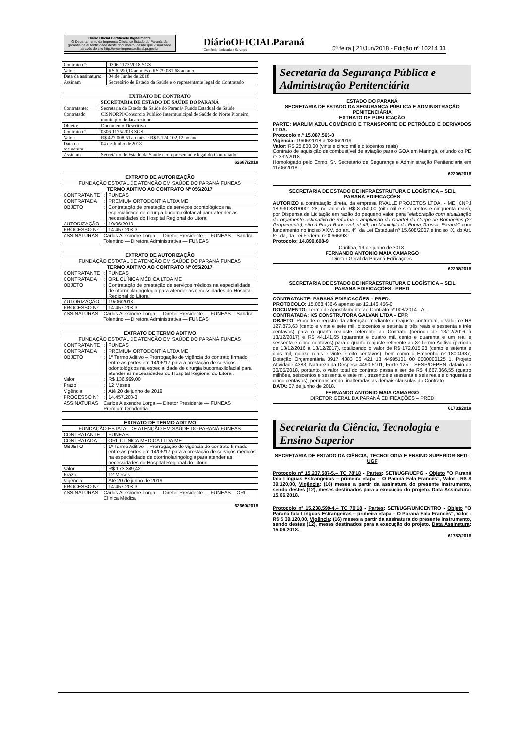Diário Oficial Certificado Digitalmente
O Departamento da Imprensa Oficial do Estado do Paraná, da garantia de autenticidade deste documento, desde que visualizado através do site http://www.imprensaoficial.pr.gov.br
DiárioOFICIALParaná
Comércio, Indústria e Serviços
5ª feira | 21/Jun/2018 - Edição nº 10214 11
| Contrato nº: | 0306.1173/2018 SGS |
| Valor: | R$ 6.590,14 ao mês e R$ 79.081,68 ao ano. |
| Data da assinatura: | 04 de Junho de 2018 |
| Assinam | Secretário de Estado da Saúde e o representante legal do Contratado |
| EXTRATO DE CONTRATO | |
| --- | --- |
| SECRETARIA DE ESTADO DE SAÚDE DO PARANÁ | |
| Contratante: | Secretaria de Estado da Saúde do Paraná/ Fundo Estadual de Saúde |
| Contratado | CISNORPI/Consorcio Publico Intermunicipal de Saúde do Norte Pioneiro, município de Jacarezinho |
| Objeto: | Documento Descritivo |
| Contrato nº | 0306 1175/2018 SGS |
| Valor: | R$ 427.008,51 ao mês e R$ 5.124.102,12 ao ano |
| Data da assinatura: | 04 de Junho de 2018 |
| Assinam | Secretário de Estado da Saúde e o representante legal do Contratado |
62687/2018
| EXTRATO DE AUTORIZAÇÃO | | |
| --- | --- | --- |
| FUNDAÇÃO ESTATAL DE ATENÇÃO EM SAÚDE DO PARANÁ FUNEAS | | |
| TERMO ADITIVO AO CONTRATO Nº 056/2017 | | |
| CONTRATANTE | : | FUNEAS |
| CONTRATADA | : | PREMIUM ORTODONTIA LTDA ME |
| OBJETO | : | Contratação de prestação de serviços odontológicos na especialidade de cirurgia bucomaxilofacial para atender as necessidades do Hospital Regional do Litoral |
| AUTORIZAÇÃO | : | 19/06/2018 |
| PROCESSO Nº | : | 14.457.203-3 |
| ASSINATURAS | Carlos Alexandre Lorga — Diretor Presidente — FUNEAS Sandra Tolentino — Diretora Administrativa — FUNEAS | |
| EXTRATO DE AUTORIZAÇÃO | | |
| --- | --- | --- |
| FUNDAÇÃO ESTATAL DE ATENÇÃO EM SAÚDE DO PARANÁ FUNEAS | | |
| TERMO ADITIVO AO CONTRATO Nº 055/2017 | | |
| CONTRATANTE | : | FUNEAS |
| CONTRATADA | : | ORL CLÍNICA MÉDICA LTDA ME |
| OBJETO | : | Contratação de prestação de serviços médicos na especialidade de otorrinolaringologia para atender as necessidades do Hospital Regional do Litoral |
| AUTORIZAÇÃO | : | 19/06/2018 |
| PROCESSO Nº | : | 14.457.203-3 |
| ASSINATURAS | Carlos Alexandre Lorga — Diretor Presidente — FUNEAS Sandra Tolentino — Diretora Administrativa — FUNEAS | |
| EXTRATO DE TERMO ADITIVO | | |
| --- | --- | --- |
| FUNDAÇÃO ESTATAL DE ATENÇÃO EM SAÚDE DO PARANÁ FUNEAS | | |
| CONTRATANTE | : | FUNEAS |
| CONTRATADA | : | PREMIUM ORTODONTIA LTDA ME |
| OBJETO | : | 1º Termo Aditivo – Prorrogação de vigência do contrato firmado entre as partes em 14/06/17 para a prestação de serviços odontológicos na especialidade de cirurgia bucomaxilofacial para atender as necessidades do Hospital Regional do Litoral. |
| Valor | : | R$ 136.999,00 |
| Prazo | : | 12 Meses |
| Vigência | : | Até 20 de junho de 2019 |
| PROCESSO Nº | : | 14.457.203-3 |
| ASSINATURAS | Carlos Alexandre Lorga — Diretor Presidente — FUNEAS Premium Ortodontia | |
| EXTRATO DE TERMO ADITIVO | | |
| --- | --- | --- |
| FUNDAÇÃO ESTATAL DE ATENÇÃO EM SAÚDE DO PARANÁ FUNEAS | | |
| CONTRATANTE | : | FUNEAS |
| CONTRATADA | : | ORL CLÍNICA MÉDICA LTDA ME |
| OBJETO | : | 1º Termo Aditivo – Prorrogação de vigência do contrato firmado entre as partes em 14/06/17 para a prestação de serviços médicos na especialidade de otorrinolaringologia para atender as necessidades do Hospital Regional do Litoral. |
| Valor | : | R$ 173.349,42 |
| Prazo | : | 12 Meses |
| Vigência | : | Até 20 de junho de 2019 |
| PROCESSO Nº | : | 14.457.203-3 |
| ASSINATURAS | Carlos Alexandre Lorga — Diretor Presidente — FUNEAS ORL Clínica Médica | |
62660/2018
Secretaria da Segurança Pública e Administração Penitenciária
ESTADO DO PARANÁ
SECRETARIA DE ESTADO DA SEGURANÇA PÚBLICA E ADMINISTRAÇÃO PENITENCIÁRIA
EXTRATO DE PUBLICAÇÃO
PARTE: MARLIM AZUL COMÉRCIO E TRANSPORTE DE PETRÓLEO E DERIVADOS LTDA.
Protocolo n.º 15.087.565-0
Vigência: 19/06/2018 a 18/06/2019
Valor: R$ 25.800,00 (vinte e cinco mil e oitocentos reais)
Contrato de aquisição de combustível de aviação para o GOA em Maringá, oriundo do PE nº 332/2018.
Homologado pelo Exmo. Sr. Secretario de Segurança e Administração Penitenciaria em 11/06/2018.
62206/2018
SECRETARIA DE ESTADO DE INFRAESTRUTURA E LOGÍSTICA – SEIL
PARANÁ EDIFICAÇÕES
AUTORIZO a contratação direta, da empresa RVALLE PROJETOS LTDA. - ME, CNPJ 18.930.831/0001-28, no valor de R$ 8.750,00 (oito mil e setecentos e cinquenta reais), por Dispensa de Licitação em razão do pequeno valor, para "elaboração com atualização de orçamento estimativo de reforma e ampliação do Quartel do Corpo de Bombeiros (2º Grupamento), sito à Praça Roosevel, nº 43, no Município de Ponta Grossa, Paraná", com fundamento no inciso XXIV, do art. 4º, da Lei Estadual nº 15.608/2007 e inciso IX, do Art. 6º, da, da Lei Federal nº 8.666/93.
Protocolo: 14.899.698-9
Curitiba, 19 de junho de 2018.
FERNANDO ANTONIO MAIA CAMARGO
Diretor Geral da Paraná Edificações
62298/2018
SECRETARIA DE ESTADO DE INFRAESTRUTURA E LOGÍSTICA – SEIL
PARANÁ EDIFICAÇÕES - PRED
CONTRATANTE: PARANÁ EDIFICAÇÕES – PRED.
PROTOCOLO: 15.068.436-6 apenso ao 12.146.456-0
DOCUMENTO: Termo de Apostilamento ao Contrato nº 008/2014 - A.
CONTRATADA: KS CONSTRUTORA GALVAN LTDA – EPP.
OBJETO: Procede o registro da alteração mediante o reajuste contratual, o valor de R$ 127.873,63 (cento e vinte e sete mil, oitocentos e setenta e três reais e sessenta e três centavos) para o quarto reajuste referente ao Contrato (período de 13/12/2016 à 13/12/2017) e R$ 44.141,65 (quarenta e quatro mil, cento e quarenta e um real e sessenta e cinco centavos) para o quarto reajuste referente ao 3º Termo Aditivo (período de 13/12/2016 à 13/12/2017), totalizando o valor de R$ 172.015,28 (cento e setenta e dois mil, quinze reais e vinte e oito centavos), bem como o Empenho nº 18004937, Dotação Orçamentária 3917 4383 06 421 13 44905101 00 0000000125 1, Projeto Atividade 4383, Natureza da Despesa 4490.5101, Fonte 125 – SESP/DEPEN, datado de 30/05/2018, portanto, o valor total do contrato passa a ser de R$ 4.667.366,55 (quatro milhões, seiscentos e sessenta e sete mil, trezentos e sessenta e seis reais e cinquenta e cinco centavos), permanecendo, inalteradas as demais cláusulas do Contrato.
DATA: 07 de junho de 2018.
FERNANDO ANTONIO MAIA CAMARGO
DIRETOR GERAL DA PARANÁ EDIFICAÇÕES – PRED
61731/2018
Secretaria da Ciência, Tecnologia e Ensino Superior
SECRETARIA DE ESTADO DA CIÊNCIA, TECNOLOGIA E ENSINO SUPERIOR-SETI-UGF
Protocolo nº 15.237.587-5.– TC 78'18 - Partes: SETI/UGF/UEPG - Objeto "O Paraná fala Línguas Estrangeiras – primeira etapa – O Paraná Fala Francês", Valor : R$ $ 39.120,00, Vigência: (16) meses a partir da assinatura do presente instrumento, sendo destes (12), meses destinados para a execução do projeto. Data Assinatura: 15.06.2018.
Protocolo nº 15.238.599-4.– TC 79'18 - Partes: SETI/UGF/UNICENTRO - Objeto "O Paraná fala Línguas Estrangeiras – primeira etapa – O Paraná Fala Francês", Valor : R$ $ 39.120,00, Vigência: (16) meses a partir da assinatura do presente instrumento, sendo destes (12), meses destinados para a execução do projeto. Data Assinatura: 15.06.2018.
61782/2018